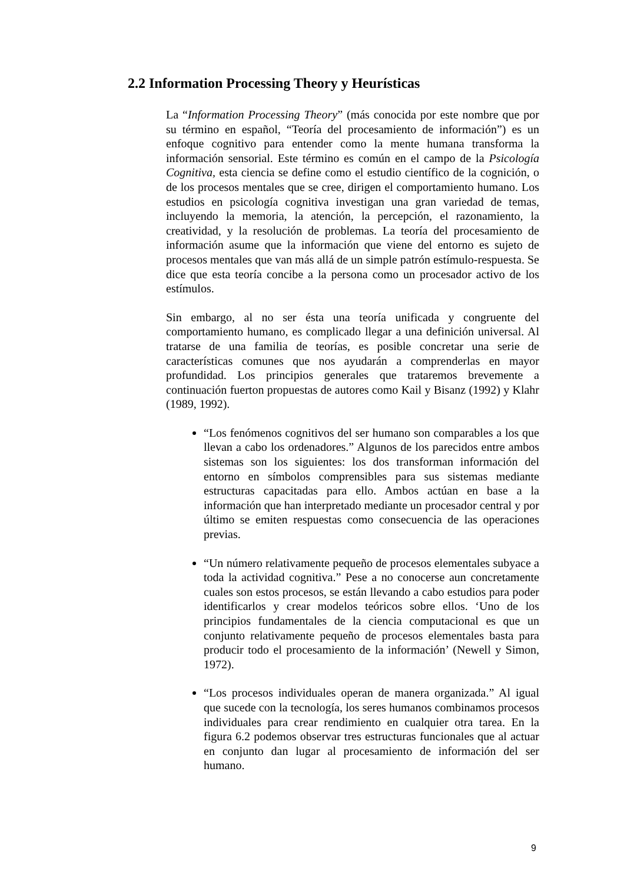2.2 Information Processing Theory y Heurísticas
La “Information Processing Theory” (más conocida por este nombre que por su término en español, “Teoría del procesamiento de información”) es un enfoque cognitivo para entender como la mente humana transforma la información sensorial. Este término es común en el campo de la Psicología Cognitiva, esta ciencia se define como el estudio científico de la cognición, o de los procesos mentales que se cree, dirigen el comportamiento humano. Los estudios en psicología cognitiva investigan una gran variedad de temas, incluyendo la memoria, la atención, la percepción, el razonamiento, la creatividad, y la resolución de problemas. La teoría del procesamiento de información asume que la información que viene del entorno es sujeto de procesos mentales que van más allá de un simple patrón estímulo-respuesta. Se dice que esta teoría concibe a la persona como un procesador activo de los estímulos.
Sin embargo, al no ser ésta una teoría unificada y congruente del comportamiento humano, es complicado llegar a una definición universal. Al tratarse de una familia de teorías, es posible concretar una serie de características comunes que nos ayudarán a comprenderlas en mayor profundidad. Los principios generales que trataremos brevemente a continuación fuerton propuestas de autores como Kail y Bisanz (1992) y Klahr (1989, 1992).
“Los fenómenos cognitivos del ser humano son comparables a los que llevan a cabo los ordenadores.” Algunos de los parecidos entre ambos sistemas son los siguientes: los dos transforman información del entorno en símbolos comprensibles para sus sistemas mediante estructuras capacitadas para ello. Ambos actúan en base a la información que han interpretado mediante un procesador central y por último se emiten respuestas como consecuencia de las operaciones previas.
“Un número relativamente pequeño de procesos elementales subyace a toda la actividad cognitiva.” Pese a no conocerse aun concretamente cuales son estos procesos, se están llevando a cabo estudios para poder identificarlos y crear modelos teóricos sobre ellos. ‘Uno de los principios fundamentales de la ciencia computacional es que un conjunto relativamente pequeño de procesos elementales basta para producir todo el procesamiento de la información’ (Newell y Simon, 1972).
“Los procesos individuales operan de manera organizada.” Al igual que sucede con la tecnología, los seres humanos combinamos procesos individuales para crear rendimiento en cualquier otra tarea. En la figura 6.2 podemos observar tres estructuras funcionales que al actuar en conjunto dan lugar al procesamiento de información del ser humano.
9